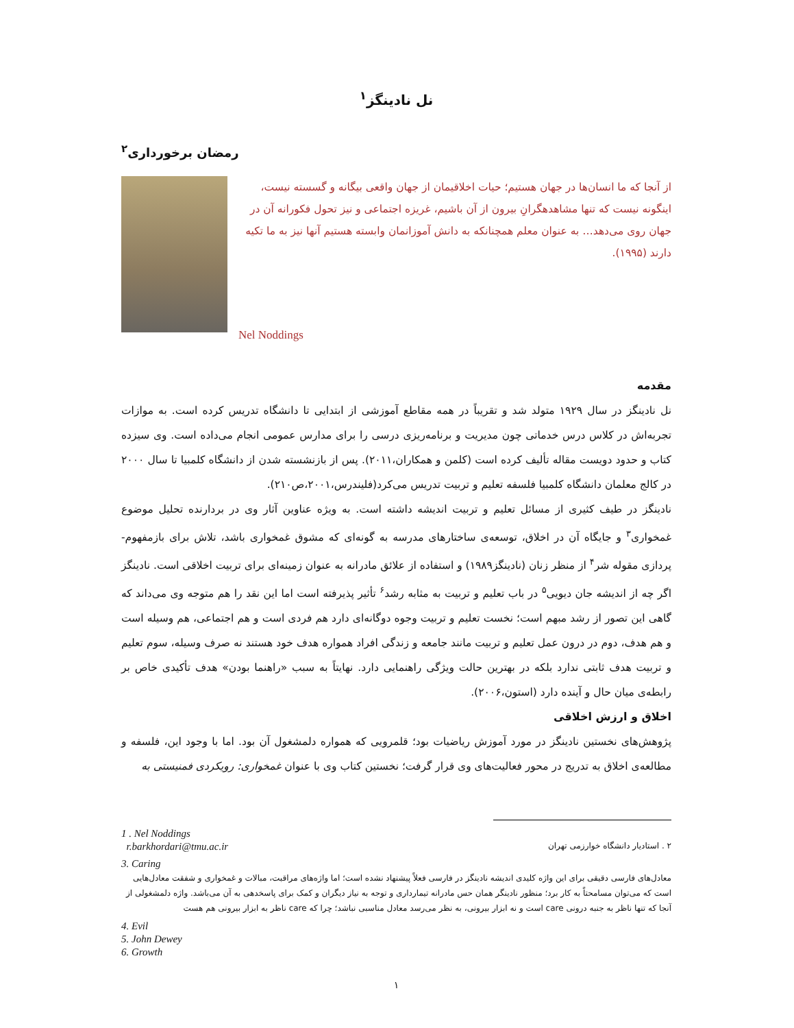نل نادینگز<sup>۱</sup>
رمضان برخورداری<sup>۲</sup>
از آنجا که ما انسان‌ها در جهان هستیم؛ حیات اخلاقیمان از جهان واقعی بیگانه و گسسته نیست، اینگونه نیست که تنها مشاهدهگرانِ بیرون از آن باشیم، غریزه اجتماعی و نیز تحول فکورانه آن در جهان روی می‌دهد… به عنوان معلم همچنانکه به دانش آموزانمان وابسته هستیم آنها نیز به ما تکیه دارند (۱۹۹۵).
Nel Noddings
مقدمه
نل نادینگز در سال ۱۹۲۹ متولد شد و تقریباً در همه مقاطع آموزشی از ابتدایی تا دانشگاه تدریس کرده است. به موازات تجربه‌اش در کلاس درس خدماتی چون مدیریت و برنامه‌ریزی درسی را برای مدارس عمومی انجام می‌داده است. وی سیزده کتاب و حدود دویست مقاله تألیف کرده است (کلمن و همکاران،۲۰۱۱). پس از بازنشسته شدن از دانشگاه کلمبیا تا سال ۲۰۰۰ در کالج معلمان دانشگاه کلمبیا فلسفه تعلیم و تربیت تدریس می‌کرد(فلیندرس،۲۰۰۱،ص۲۱۰).
نادینگز در طیف کثیری از مسائل تعلیم و تربیت اندیشه داشته است. به ویژه عناوین آثار وی در بردارنده تحلیل موضوع غمخواری<sup>۳</sup> و جایگاه آن در اخلاق، توسعه‌ی ساختارهای مدرسه به گونه‌ای که مشوق غمخواری باشد، تلاش برای بازمفهوم-پردازی مقوله شر<sup>۴</sup> از منظر زنان (نادینگز۱۹۸۹) و استفاده از علائق مادرانه به عنوان زمینه‌ای برای تربیت اخلاقی است. نادینگز اگر چه از اندیشه جان دیویی<sup>۵</sup> در باب تعلیم و تربیت به مثابه رشد<sup>۶</sup> تأثیر پذیرفته است اما این نقد را هم متوجه وی می‌داند که گاهی این تصور از رشد مبهم است؛ نخست تعلیم و تربیت وجوه دوگانه‌ای دارد هم فردی است و هم اجتماعی، هم وسیله است و هم هدف، دوم در درون عمل تعلیم و تربیت مانند جامعه و زندگی افراد همواره هدف خود هستند نه صرف وسیله، سوم تعلیم و تربیت هدف ثابتی ندارد بلکه در بهترین حالت ویژگی راهنمایی دارد. نهایتاً به سبب «راهنما بودن» هدف تأکیدی خاص بر رابطه‌ی میان حال و آینده دارد (استون،۲۰۰۶).
اخلاق و ارزش اخلاقی
پژوهش‌های نخستین نادینگز در مورد آموزش ریاضیات بود؛ قلمرویی که همواره دلمشغول آن بود. اما با وجود این، فلسفه و مطالعه‌ی اخلاق به تدریج در محور فعالیت‌های وی قرار گرفت؛ نخستین کتاب وی با عنوان غمخواری: رویکردی فمنیستی به
1 . Nel Noddings
r.barkhordari@tmu.ac.ir
۲ . استادیار دانشگاه خوارزمی تهران
3. Caring
معادل‌های فارسی دقیقی برای این واژه کلیدی اندیشه نادینگز در فارسی فعلاً پیشنهاد نشده است؛ اما واژه‌های مراقبت، مبالات و غمخواری و شفقت معادل‌هایی است که می‌توان مسامحتاً به کار برد؛ منظور نادینگر همان حس مادرانه تیمارداری و توجه به نیاز دیگران و کمک برای پاسخدهی به آن می‌باشد. واژه دلمشغولی از آنجا که تنها ناظر به جنبه درونی care است و نه ابزار بیرونی، به نظر می‌رسد معادل مناسبی نباشد؛ چرا که care ناظر به ابزار بیرونی هم هست
4. Evil
5. John Dewey
6. Growth
۱